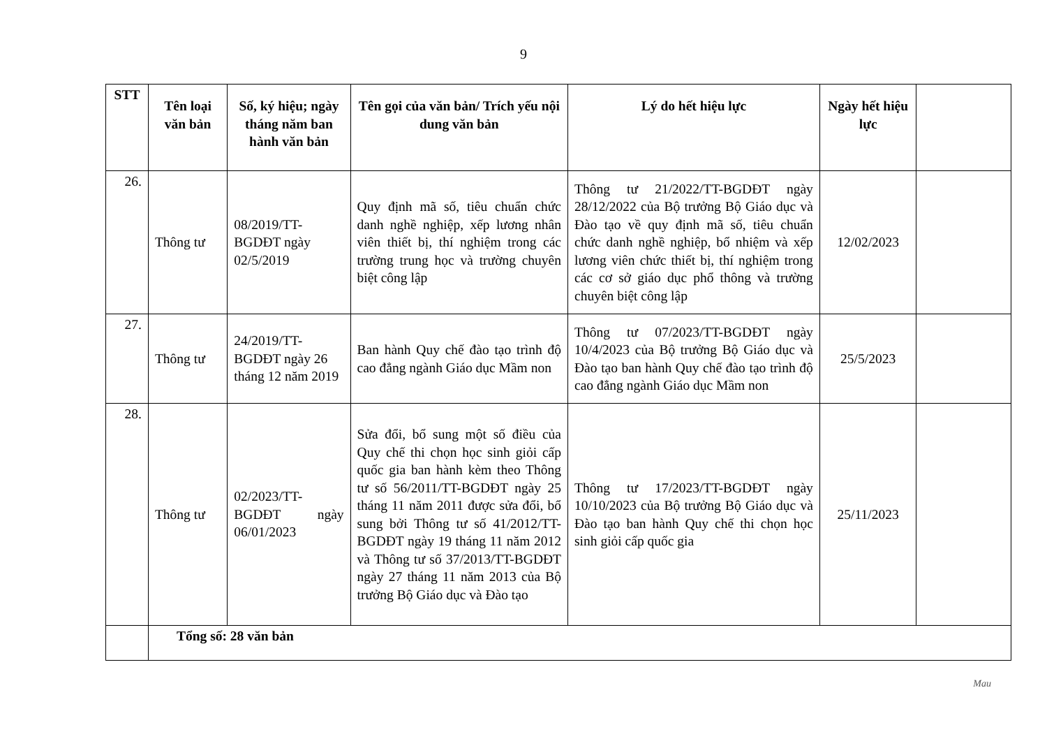9
| STT | Tên loại văn bản | Số, ký hiệu; ngày tháng năm ban hành văn bản | Tên gọi của văn bản/ Trích yếu nội dung văn bản | Lý do hết hiệu lực | Ngày hết hiệu lực | |
| --- | --- | --- | --- | --- | --- | --- |
| 26. | Thông tư | 08/2019/TT-BGDĐT ngày 02/5/2019 | Quy định mã số, tiêu chuẩn chức danh nghề nghiệp, xếp lương nhân viên thiết bị, thí nghiệm trong các trường trung học và trường chuyên biệt công lập | Thông tư 21/2022/TT-BGDĐT ngày 28/12/2022 của Bộ trưởng Bộ Giáo dục và Đào tạo về quy định mã số, tiêu chuẩn chức danh nghề nghiệp, bổ nhiệm và xếp lương viên chức thiết bị, thí nghiệm trong các cơ sở giáo dục phổ thông và trường chuyên biệt công lập | 12/02/2023 | |
| 27. | Thông tư | 24/2019/TT-BGDĐT ngày 26 tháng 12 năm 2019 | Ban hành Quy chế đào tạo trình độ cao đẳng ngành Giáo dục Mầm non | Thông tư 07/2023/TT-BGDĐT ngày 10/4/2023 của Bộ trưởng Bộ Giáo dục và Đào tạo ban hành Quy chế đào tạo trình độ cao đẳng ngành Giáo dục Mầm non | 25/5/2023 | |
| 28. | Thông tư | 02/2023/TT-BGDĐT ngày 06/01/2023 | Sửa đổi, bổ sung một số điều của Quy chế thi chọn học sinh giỏi cấp quốc gia ban hành kèm theo Thông tư số 56/2011/TT-BGDĐT ngày 25 tháng 11 năm 2011 được sửa đổi, bổ sung bởi Thông tư số 41/2012/TT-BGDĐT ngày 19 tháng 11 năm 2012 và Thông tư số 37/2013/TT-BGDĐT ngày 27 tháng 11 năm 2013 của Bộ trưởng Bộ Giáo dục và Đào tạo | Thông tư 17/2023/TT-BGDĐT ngày 10/10/2023 của Bộ trưởng Bộ Giáo dục và Đào tạo ban hành Quy chế thi chọn học sinh giỏi cấp quốc gia | 25/11/2023 | |
| | Tổng số: 28 văn bản | | | | | |
Mau